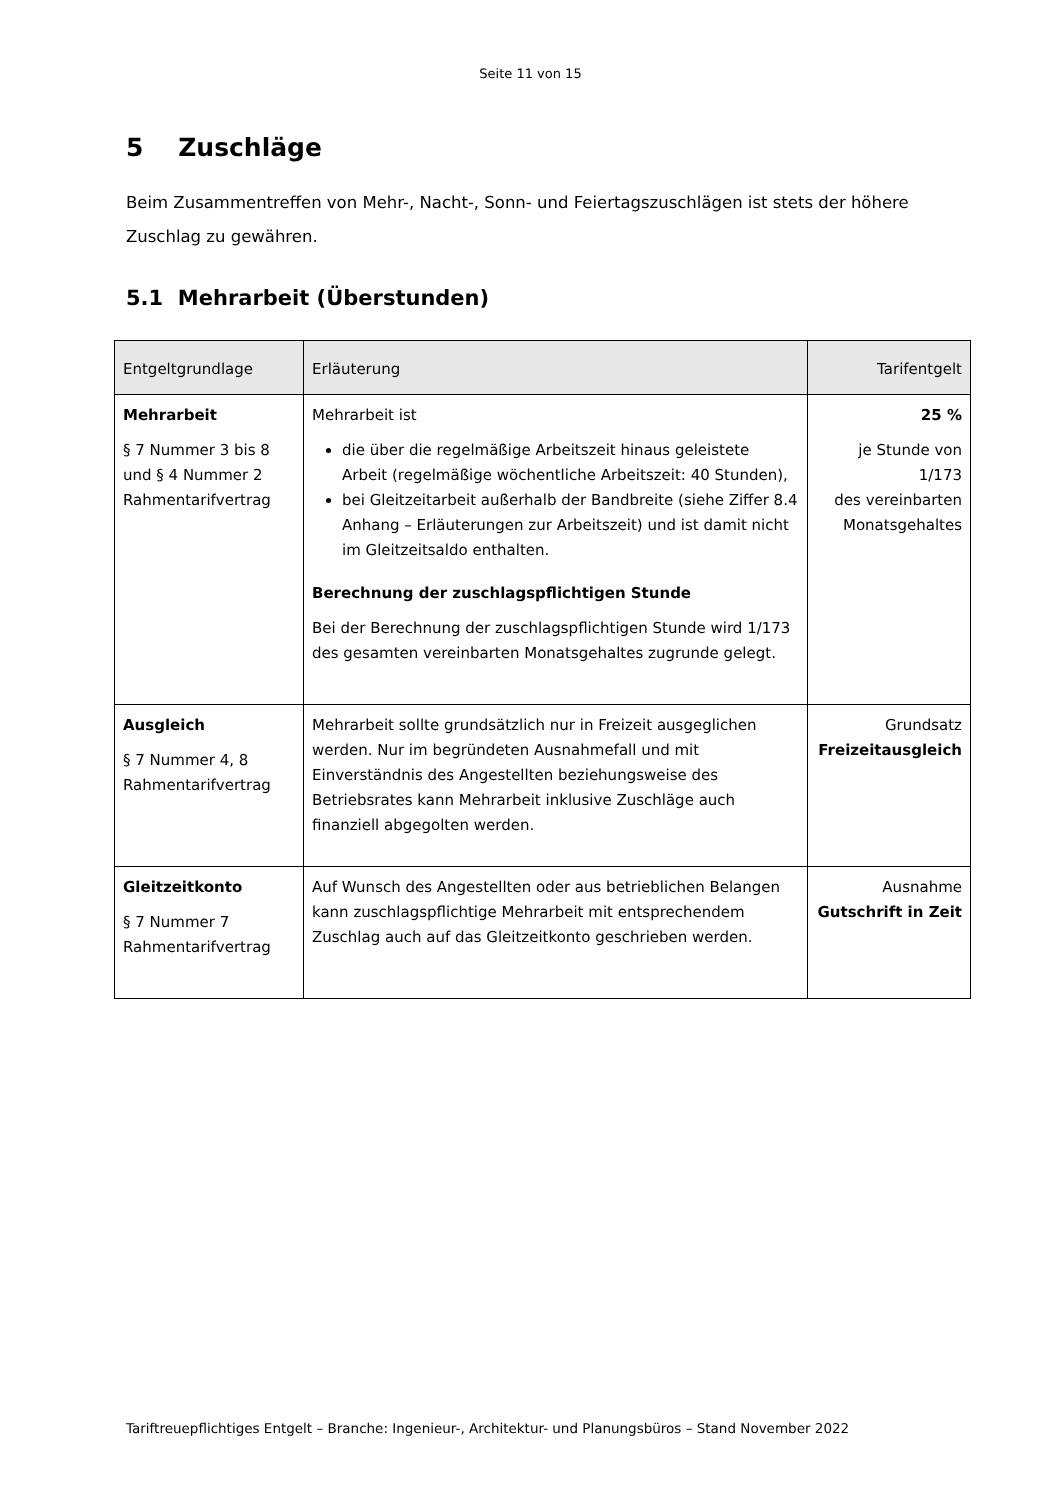Seite 11 von 15
5 Zuschläge
Beim Zusammentreffen von Mehr-, Nacht-, Sonn- und Feiertagszuschlägen ist stets der höhere Zuschlag zu gewähren.
5.1 Mehrarbeit (Überstunden)
| Entgeltgrundlage | Erläuterung | Tarifentgelt |
| --- | --- | --- |
| Mehrarbeit § 7 Nummer 3 bis 8 und § 4 Nummer 2 Rahmentarifvertrag | Mehrarbeit ist die über die regelmäßige Arbeitszeit hinaus geleistete Arbeit (regelmäßige wöchentliche Arbeitszeit: 40 Stunden), bei Gleitzeitarbeit außerhalb der Bandbreite (siehe Ziffer 8.4 Anhang – Erläuterungen zur Arbeitszeit) und ist damit nicht im Gleitzeitsaldo enthalten. Berechnung der zuschlagspflichtigen Stunde Bei der Berechnung der zuschlagspflichtigen Stunde wird 1/173 des gesamten vereinbarten Monatsgehaltes zugrunde gelegt. | 25 % je Stunde von 1/173 des vereinbarten Monatsgehaltes |
| Ausgleich § 7 Nummer 4, 8 Rahmentarifvertrag | Mehrarbeit sollte grundsätzlich nur in Freizeit ausgeglichen werden. Nur im begründeten Ausnahmefall und mit Einverständnis des Angestellten beziehungsweise des Betriebsrates kann Mehrarbeit inklusive Zuschläge auch finanziell abgegolten werden. | Grundsatz Freizeitausgleich |
| Gleitzeitkonto § 7 Nummer 7 Rahmentarifvertrag | Auf Wunsch des Angestellten oder aus betrieblichen Belangen kann zuschlagspflichtige Mehrarbeit mit entsprechendem Zuschlag auch auf das Gleitzeitkonto geschrieben werden. | Ausnahme Gutschrift in Zeit |
Tariftreuepflichtiges Entgelt – Branche: Ingenieur-, Architektur- und Planungsbüros – Stand November 2022